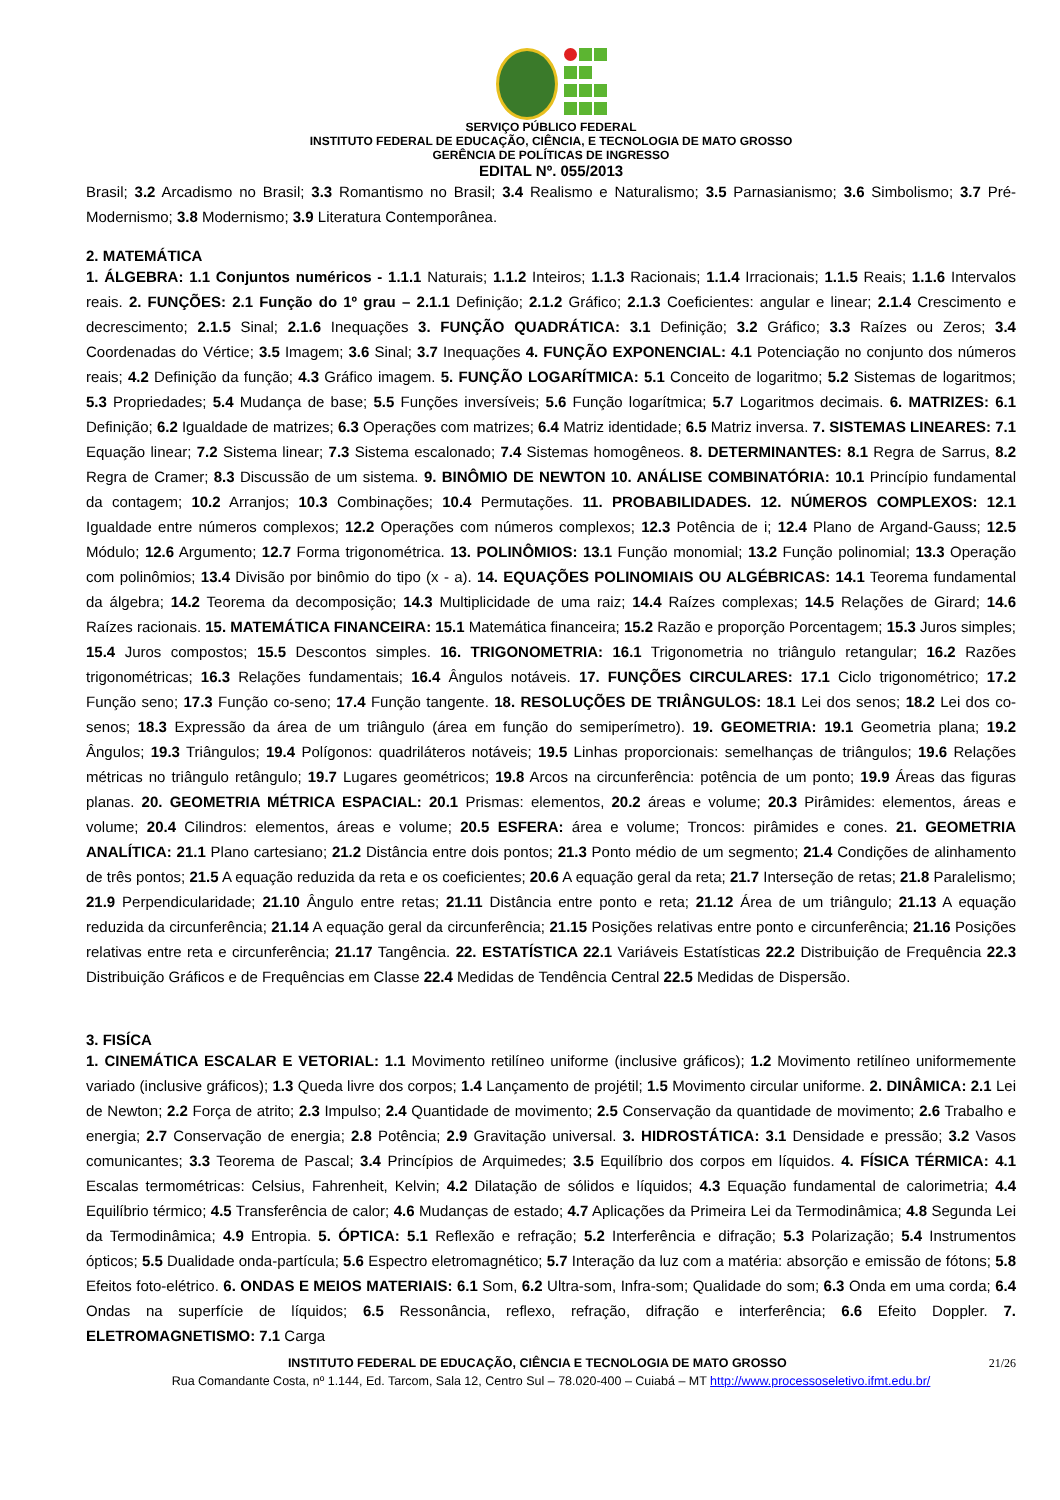SERVIÇO PÚBLICO FEDERAL
INSTITUTO FEDERAL DE EDUCAÇÃO, CIÊNCIA, E TECNOLOGIA DE MATO GROSSO
GERÊNCIA DE POLÍTICAS DE INGRESSO
EDITAL Nº. 055/2013
Brasil; 3.2 Arcadismo no Brasil; 3.3 Romantismo no Brasil; 3.4 Realismo e Naturalismo; 3.5 Parnasianismo; 3.6 Simbolismo; 3.7 Pré-Modernismo; 3.8 Modernismo; 3.9 Literatura Contemporânea.
2. MATEMÁTICA
1. ÁLGEBRA: 1.1 Conjuntos numéricos - 1.1.1 Naturais; 1.1.2 Inteiros; 1.1.3 Racionais; 1.1.4 Irracionais; 1.1.5 Reais; 1.1.6 Intervalos reais. 2. FUNÇÕES: 2.1 Função do 1º grau – 2.1.1 Definição; 2.1.2 Gráfico; 2.1.3 Coeficientes: angular e linear; 2.1.4 Crescimento e decrescimento; 2.1.5 Sinal; 2.1.6 Inequações 3. FUNÇÃO QUADRÁTICA: 3.1 Definição; 3.2 Gráfico; 3.3 Raízes ou Zeros; 3.4 Coordenadas do Vértice; 3.5 Imagem; 3.6 Sinal; 3.7 Inequações 4. FUNÇÃO EXPONENCIAL: 4.1 Potenciação no conjunto dos números reais; 4.2 Definição da função; 4.3 Gráfico imagem. 5. FUNÇÃO LOGARÍTMICA: 5.1 Conceito de logaritmo; 5.2 Sistemas de logaritmos; 5.3 Propriedades; 5.4 Mudança de base; 5.5 Funções inversíveis; 5.6 Função logarítmica; 5.7 Logaritmos decimais. 6. MATRIZES: 6.1 Definição; 6.2 Igualdade de matrizes; 6.3 Operações com matrizes; 6.4 Matriz identidade; 6.5 Matriz inversa. 7. SISTEMAS LINEARES: 7.1 Equação linear; 7.2 Sistema linear; 7.3 Sistema escalonado; 7.4 Sistemas homogêneos. 8. DETERMINANTES: 8.1 Regra de Sarrus, 8.2 Regra de Cramer; 8.3 Discussão de um sistema. 9. BINÔMIO DE NEWTON 10. ANÁLISE COMBINATÓRIA: 10.1 Princípio fundamental da contagem; 10.2 Arranjos; 10.3 Combinações; 10.4 Permutações. 11. PROBABILIDADES. 12. NÚMEROS COMPLEXOS: 12.1 Igualdade entre números complexos; 12.2 Operações com números complexos; 12.3 Potência de i; 12.4 Plano de Argand-Gauss; 12.5 Módulo; 12.6 Argumento; 12.7 Forma trigonométrica. 13. POLINÔMIOS: 13.1 Função monomial; 13.2 Função polinomial; 13.3 Operação com polinômios; 13.4 Divisão por binômio do tipo (x - a). 14. EQUAÇÕES POLINOMIAIS OU ALGÉBRICAS: 14.1 Teorema fundamental da álgebra; 14.2 Teorema da decomposição; 14.3 Multiplicidade de uma raiz; 14.4 Raízes complexas; 14.5 Relações de Girard; 14.6 Raízes racionais. 15. MATEMÁTICA FINANCEIRA: 15.1 Matemática financeira; 15.2 Razão e proporção Porcentagem; 15.3 Juros simples; 15.4 Juros compostos; 15.5 Descontos simples. 16. TRIGONOMETRIA: 16.1 Trigonometria no triângulo retangular; 16.2 Razões trigonométricas; 16.3 Relações fundamentais; 16.4 Ângulos notáveis. 17. FUNÇÕES CIRCULARES: 17.1 Ciclo trigonométrico; 17.2 Função seno; 17.3 Função co-seno; 17.4 Função tangente. 18. RESOLUÇÕES DE TRIÂNGULOS: 18.1 Lei dos senos; 18.2 Lei dos co-senos; 18.3 Expressão da área de um triângulo (área em função do semiperímetro). 19. GEOMETRIA: 19.1 Geometria plana; 19.2 Ângulos; 19.3 Triângulos; 19.4 Polígonos: quadriláteros notáveis; 19.5 Linhas proporcionais: semelhanças de triângulos; 19.6 Relações métricas no triângulo retângulo; 19.7 Lugares geométricos; 19.8 Arcos na circunferência: potência de um ponto; 19.9 Áreas das figuras planas. 20. GEOMETRIA MÉTRICA ESPACIAL: 20.1 Prismas: elementos, 20.2 áreas e volume; 20.3 Pirâmides: elementos, áreas e volume; 20.4 Cilindros: elementos, áreas e volume; 20.5 ESFERA: área e volume; Troncos: pirâmides e cones. 21. GEOMETRIA ANALÍTICA: 21.1 Plano cartesiano; 21.2 Distância entre dois pontos; 21.3 Ponto médio de um segmento; 21.4 Condições de alinhamento de três pontos; 21.5 A equação reduzida da reta e os coeficientes; 20.6 A equação geral da reta; 21.7 Interseção de retas; 21.8 Paralelismo; 21.9 Perpendicularidade; 21.10 Ângulo entre retas; 21.11 Distância entre ponto e reta; 21.12 Área de um triângulo; 21.13 A equação reduzida da circunferência; 21.14 A equação geral da circunferência; 21.15 Posições relativas entre ponto e circunferência; 21.16 Posições relativas entre reta e circunferência; 21.17 Tangência. 22. ESTATÍSTICA 22.1 Variáveis Estatísticas 22.2 Distribuição de Frequência 22.3 Distribuição Gráficos e de Frequências em Classe 22.4 Medidas de Tendência Central 22.5 Medidas de Dispersão.
3. FISÍCA
1. CINEMÁTICA ESCALAR E VETORIAL: 1.1 Movimento retilíneo uniforme (inclusive gráficos); 1.2 Movimento retilíneo uniformemente variado (inclusive gráficos); 1.3 Queda livre dos corpos; 1.4 Lançamento de projétil; 1.5 Movimento circular uniforme. 2. DINÂMICA: 2.1 Lei de Newton; 2.2 Força de atrito; 2.3 Impulso; 2.4 Quantidade de movimento; 2.5 Conservação da quantidade de movimento; 2.6 Trabalho e energia; 2.7 Conservação de energia; 2.8 Potência; 2.9 Gravitação universal. 3. HIDROSTÁTICA: 3.1 Densidade e pressão; 3.2 Vasos comunicantes; 3.3 Teorema de Pascal; 3.4 Princípios de Arquimedes; 3.5 Equilíbrio dos corpos em líquidos. 4. FÍSICA TÉRMICA: 4.1 Escalas termométricas: Celsius, Fahrenheit, Kelvin; 4.2 Dilatação de sólidos e líquidos; 4.3 Equação fundamental de calorimetria; 4.4 Equilíbrio térmico; 4.5 Transferência de calor; 4.6 Mudanças de estado; 4.7 Aplicações da Primeira Lei da Termodinâmica; 4.8 Segunda Lei da Termodinâmica; 4.9 Entropia. 5. ÓPTICA: 5.1 Reflexão e refração; 5.2 Interferência e difração; 5.3 Polarização; 5.4 Instrumentos ópticos; 5.5 Dualidade onda-partícula; 5.6 Espectro eletromagnético; 5.7 Interação da luz com a matéria: absorção e emissão de fótons; 5.8 Efeitos foto-elétrico. 6. ONDAS E MEIOS MATERIAIS: 6.1 Som, 6.2 Ultra-som, Infra-som; Qualidade do som; 6.3 Onda em uma corda; 6.4 Ondas na superfície de líquidos; 6.5 Ressonância, reflexo, refração, difração e interferência; 6.6 Efeito Doppler. 7. ELETROMAGNETISMO: 7.1 Carga
21/26 INSTITUTO FEDERAL DE EDUCAÇÃO, CIÊNCIA E TECNOLOGIA DE MATO GROSSO
Rua Comandante Costa, nº 1.144, Ed. Tarcom, Sala 12, Centro Sul – 78.020-400 – Cuiabá – MT http://www.processoseletivo.ifmt.edu.br/